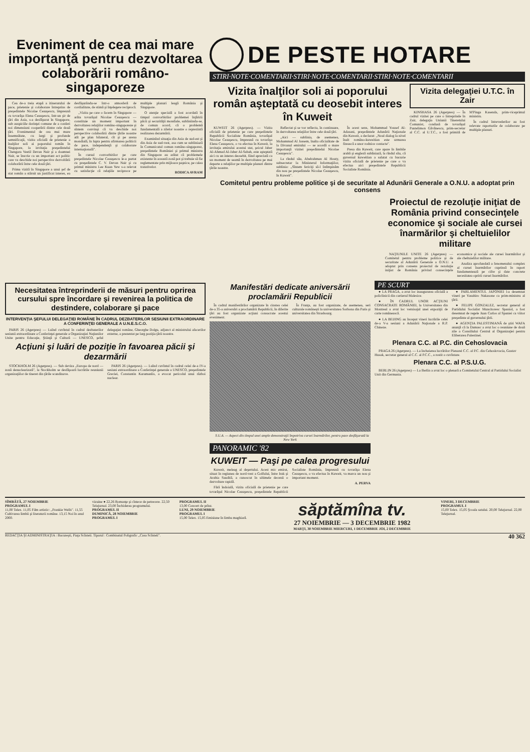Eveniment de cea mai mare importanţă pentru dezvoltarea colaborării româno-singaporeze
Cea de-a treia etapă a itinerarului de pace, prietenie şi colaborare întreprins de preşedintele Nicolae Ceauşescu, împreună cu tovarăşa Elena Ceauşescu, într-un şir de ţări din Asia, s-a desfăşurat în Singapore, sub auspiciile dorinţei comune de a conferi noi dimensiuni cooperării dintre cele două ţări. Evenimentul de cea mai mare însemnătate, cu largi şi profunde semnificaţii, vizita oficială de prietenie a înalţilor soli ai poporului român în Singapore, la invitaţia preşedintelui Chengara Veetil Devan Nair şi a doamnei Nair, se înscrie ca un important act politic care va deschide noi perspective dezvoltării colaborării între cele două ţări.
Prima vizită în Singapore a unui şef de stat român a stârnit un justificat interes, ea desfăşurându-se într-o atmosferă de cordialitate, de stimă şi înţelegere reciprocă.
„Vizita pe care o facem în Singapore — arăta tovarăşul Nicolae Ceauşescu — constituie un moment important în dezvoltarea relaţiilor româno-singaporeze şi sîntem convinşi că va deschide noi perspective colaborării dintre ţările noastre atît pe plan bilateral, cît şi pe arena mondială, în lupta pentru afirmarea politicii de pace, independenţă şi colaborare internaţională".
În cursul convorbirilor pe care preşedintele Nicolae Ceauşescu le-a purtat cu preşedintele C. V. Devan Nair şi cu primul ministru Lee Kuan Yew s-a relevat cu satisfacţie că relaţiile reciproce pe multiple planuri leagă România şi Singapore.
O atenţie specială a fost acordată în timpul convorbirilor problemei înţăririi păcii şi securităţii mondiale, subliniindu-se, de comun acord, că o problemă fundamentală a zilelor noastre o reprezintă realizarea dezarmării.
Examinînd situaţia din Asia de sud-est şi din Asia de sud-vest, asa cum se subliniază în Comunicatul comun româno-singaporez, preşedintele României şi primul ministru din Singapore au arătat că problemele existente în această zonă pot şi trebuie să fie reglementate prin mijloace paşnice, pe calea tratativelor.
RODICA AVRAM
DE PESTE HOTARE
STIRI·NOTE·COMENTARII·STIRI·NOTE·COMENTARII·STIRI·NOTE·COMENTARII
Vizita înalţilor soli ai poporului român aşteptată cu deosebit interes în Kuweit
KUWEIT 26 (Agerpres). — Vizita oficială de prietenie pe care preşedintele Republicii Socialiste România, tovarăşul Nicolae Ceauşescu, împreună cu tovarăşa Elena Ceauşescu, o va efectua în Kuweit, la invitaţia emirului acestui stat, şeicul Jaber Al-Ahmad Al-Jaber Al-Sabah, este aşteptată aici cu un interes deosebit, fiind apreciată ca un moment de seamă în dezvoltarea pe mai departe a relaţiilor pe multiple planuri dintre ţările noastre.
Reflectat şi se vor reflecta, în continuare, în dezvoltarea relaţiilor între cele două ţări.
„Aici — sublinia, de asemenea, Mohammad Al Jassem, înalta oficialitate de la Divanul emirului — se acordă o mare importanţă vizitei preşedintelui Nicolae Ceauşescu".
La rîndul său, Abelrahman Al Houty, subsecretar la Ministerul Informaţiilor, sublinia: „Sîntem fericiţi să-l întîmpinăm din nou pe preşedintele Nicolae Ceauşescu, în Kuweit".
În acest sens, Mohammad Yousef Al-Adasani, preşedintele Adunării Naţionale din Kuweit, a declarat: „Noul dialog la nivel înalt româno-kuweitian este urmarea firească a unor rodnice contacte".
Presa din Kuweit, care apare în limbile arabă şi engleză subliniază, la rîndul său, că guvernul kuweitian a salutat cu bucurie vizita oficială de prietenie pe care o va efectua aici preşedintele Republicii Socialiste România.
Vizita delegaţiei U.T.C. în Zair
KINSHASA 26 (Agerpres) — În cadrul vizitei pe care o întreprinde în Zair, delegaţia Uniunii Tineretului Comunist, condusă de tovarăşul Pantelimon Găvănescu, prim-secretar al C.C. al U.T.C., a fost primită de M'Pinga Kasenda, prim-viceprimul ministru.
În cadrul întrevederilor au fost relevate raporturile de colaborare pe multiple planuri.
Comitetul pentru probleme politice şi de securitate al Adunării Generale a O.N.U. a adoptat prin consens
Proiectul de rezoluţie iniţiat de România privind consecinţele economice şi sociale ale cursei înarmărilor şi cheltuielilor militare
NAŢIUNILE UNITE 26 (Agerpres) — Comitetul pentru probleme politice şi de securitate al Adunării Generale a O.N.U. a adoptat prin consens proiectul de rezoluţie iniţiat de România privind consecinţele economice şi sociale ale cursei înarmărilor şi ale cheltuielilor militare.
Analiza aprofundată a fenomenului complex al cursei înarmărilor cuprinsă în raport fundamentează pe cifre şi date concrete necesitatea opririi cursei înarmărilor.
Necesitatea întreprinderii de măsuri pentru oprirea cursului spre încordare şi revenirea la politica de destindere, colaborare şi pace
INTERVENŢIA ŞEFULUI DELEGAŢIEI ROMÂNE ÎN CADRUL DEZBATERILOR SESIUNII EXTRAORDINARE A CONFERINŢEI GENERALE A U.N.E.S.C.O.
PARIS 26 (Agerpres) — Luînd cuvîntul în cadrul dezbaterilor sesiunii extraordinare a Conferinţei generale a Organizaţiei Naţiunilor Unite pentru Educaţie, Ştiinţă şi Cultură — UNESCO, şeful delegaţiei române, Gheorghe Dolgu, adjunct al ministrului afacerilor externe, a prezentat pe larg poziţia ţării noastre.
Acţiuni şi luări de poziţie în favoarea păcii şi dezarmării
STOCKHOLM 26 (Agerpres). — Sub deviza „Europa de nord — zonă denuclearizată", la Stockholm se desfăşoară lucrările reuniunii organizaţiilor de tineret din ţările scandinave.
PARIS 26 (Agerpres). — Luînd cuvîntul în cadrul celei de-a IV-a sesiuni extraordinare a Conferinţei generale a UNESCO, preşedintele Greciei, Constantin Karamanlis, a evocat pericolul unui război nuclear.
Manifestări dedicate aniversării proclamării Republicii
În cadrul manifestărilor organizate în cinstea celei de-a 35-a aniversări a proclamării Republicii, în diferite ţări au fost organizate acţiuni consacrate acestui eveniment.
În Franţa, au fost organizate, de asemenea, seri culturale româneşti la universitatea Sorbona din Paris şi universitatea din Strasbourg.
S.U.A. — Aspect din timpul unei ample demonstraţii împotriva cursei înarmărilor, pentru pace desfăşurată la New York
PANORAMIC '82
KUWEIT — Paşi pe calea progresului
Kuweit, meleag al deşertului. Acest mic emirat, situat în regiunea de nord-vest a Golfului, între Irak şi Arabia Saudită, a cunoscut în ultimele decenii o dezvoltare rapidă.
Fără îndoială, vizita oficială de prietenie pe care tovarăşul Nicolae Ceauşescu, preşedintele Republicii Socialiste România, împreună cu tovarăşa Elena Ceauşescu, o va efectua în Kuweit, va marca un nou şi important moment.
A. PERVA
PE SCURT
● LA PRAGA, a avut loc inaugurarea oficială a policlinicii din cartierul Malesice.
● ÎN CADRUL UNOR ACŢIUNI CONSACRATE ROMÂNIEI, la Universitatea din Montreal a avut loc vernisajul unei expoziţii de carte românească.
● LA BEIJING au început vineri lucrările celei de-a V-a sesiuni a Adunării Naţionale a R.P. Chineze.
● PARLAMENTUL JAPONIEI l-a desemnat vineri pe Yasuhiro Nakasone ca prim-ministru al ţării.
● FELIPE GONZALEZ, secretar general al Partidului Socialist Muncitoresc Spaniol, a fost desemnat de regele Juan Carlos al Spaniei ca viitor preşedinte al guvernului ţării.
● AGENŢIA PALESTINIANĂ de ştiri WAFA anunţă că la Damasc a avut loc o reuniune de două zile a Consiliului Central al Organizaţiei pentru Eliberarea Palestinei.
Plenara C.C. al P.C. din Cehoslovacia
PRAGA 26 (Agerpres). — La încheierea lucrărilor Plenarei C.C. al P.C. din Cehoslovacia, Gustav Husak, secretar general al C.C. al P.C.C., a rostit o cuvîntare.
Plenara C.C. al P.S.U.G.
BERLIN 26 (Agerpres) — La Berlin a avut loc o plenară a Comitetului Central al Partidului Socialist Unit din Germania.
SÎMBĂTĂ, 27 NOIEMBRIE
PROGRAMUL I
11,00 Telex. 11,05 Film artistic: „Frankie Wells". 11,55 Cultivarea limbii şi literaturii române. 13,15 Noi în anul 2000.
vizuine ● 22,26 Romanţe şi cîntece de petrecere. 22,50 Telejurnal. 23,00 Închiderea programului.
PROGRAMUL II
DUMINICĂ, 28 NOIEMBRIE
PROGRAMUL I
PROGRAMUL II
13,00 Concert de prînz.
LUNI, 29 NOIEMBRIE
PROGRAMUL I
15,00 Telex. 15,05 Emisiune în limba maghiară.
săptămîna tv.
27 NOIEMBRIE — 3 DECEMBRIE 1982
MARŢI, 30 NOIEMBRIE MIERCURI, 1 DECEMBRIE JOI, 2 DECEMBRIE
VINERI, 3 DECEMBRIE
PROGRAMUL I
15,00 Telex. 15,05 Şcoala satului. 20,00 Telejurnal. 22,00 Telejurnal.
REDACŢIA ŞI ADMINISTRAŢIA : Bucureşti, Piaţa Scînteii. Tiparul : Combinatul Poligrafic „Casa Scînteii". 40 362